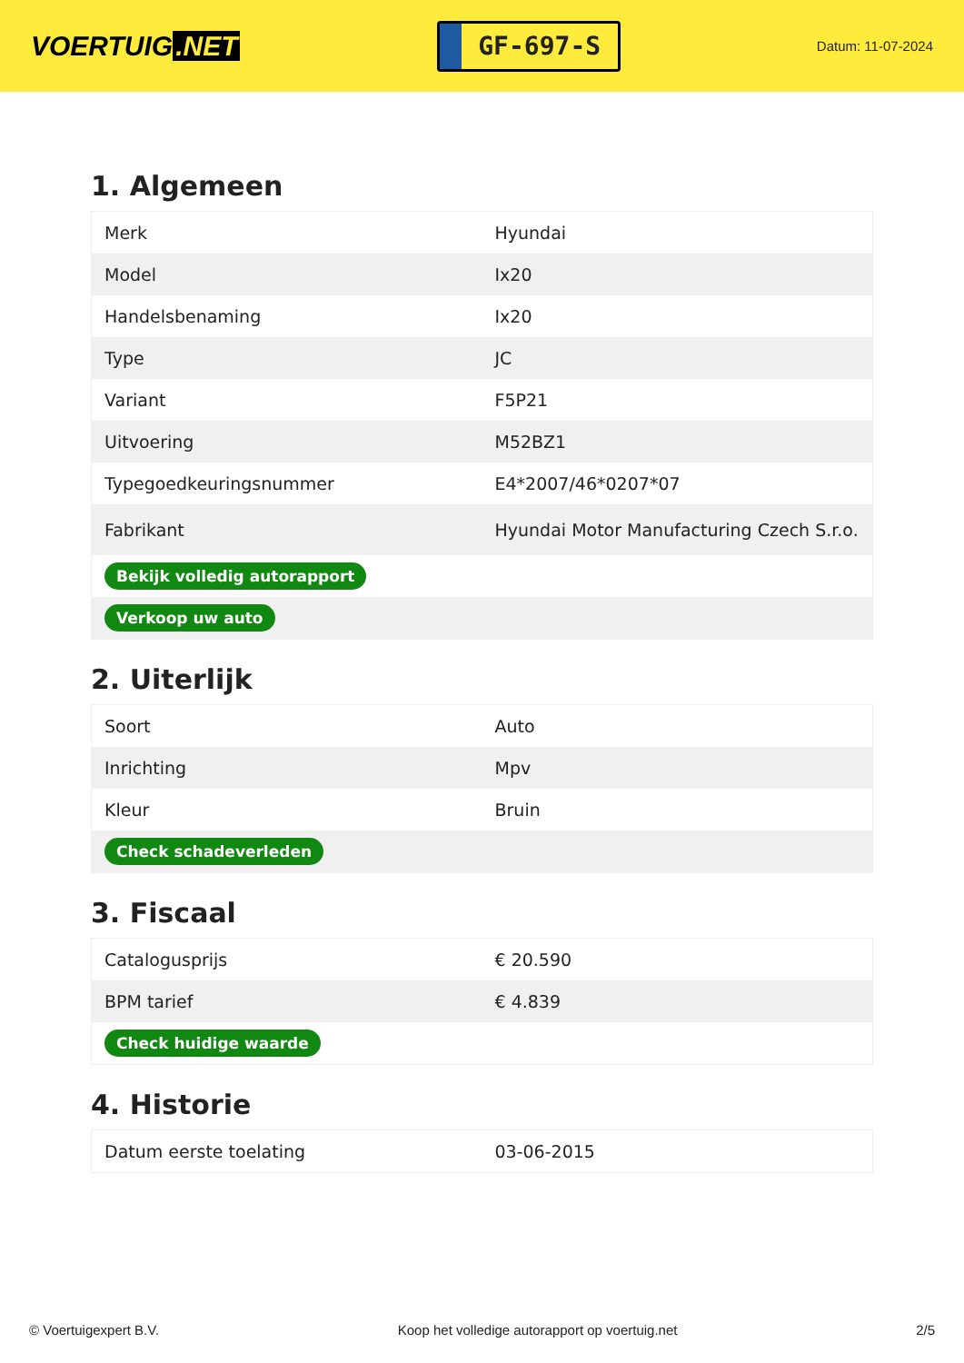VOERTUIG.NET
GF-697-S
Datum: 11-07-2024
1. Algemeen
| Merk | Hyundai |
| Model | Ix20 |
| Handelsbenaming | Ix20 |
| Type | JC |
| Variant | F5P21 |
| Uitvoering | M52BZ1 |
| Typegoedkeuringsnummer | E4*2007/46*0207*07 |
| Fabrikant | Hyundai Motor Manufacturing Czech S.r.o. |
| Bekijk volledig autorapport | |
| Verkoop uw auto | |
2. Uiterlijk
| Soort | Auto |
| Inrichting | Mpv |
| Kleur | Bruin |
| Check schadeverleden | |
3. Fiscaal
| Catalogusprijs | € 20.590 |
| BPM tarief | € 4.839 |
| Check huidige waarde | |
4. Historie
| Datum eerste toelating | 03-06-2015 |
© Voertuigexpert B.V. Koop het volledige autorapport op voertuig.net 2/5